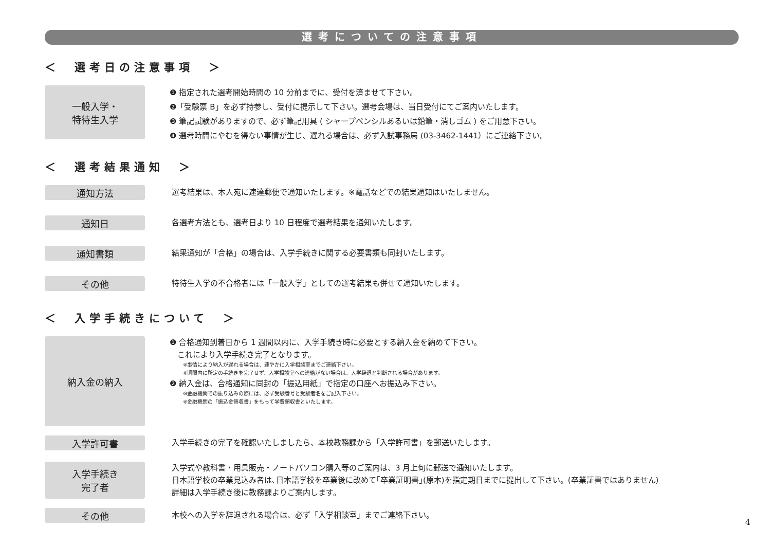選考についての注意事項
＜　選考日の注意事項　＞
一般入学・
特待生入学
❶ 指定された選考開始時間の 10 分前までに、受付を済ませて下さい。
❷「受験票 B」を必ず持参し、受付に提示して下さい。選考会場は、当日受付にてご案内いたします。
❸ 筆記試験がありますので、必ず筆記用具 ( シャープペンシルあるいは鉛筆・消しゴム ) をご用意下さい。
❹ 選考時間にやむを得ない事情が生じ、遅れる場合は、必ず入試事務局 (03-3462-1441）にご連絡下さい。
＜　選考結果通知　＞
通知方法
選考結果は、本人宛に速達郵便で通知いたします。※電話などでの結果通知はいたしません。
通知日
各選考方法とも、選考日より 10 日程度で選考結果を通知いたします。
通知書類
結果通知が「合格」の場合は、入学手続きに関する必要書類も同封いたします。
その他
特待生入学の不合格者には「一般入学」としての選考結果も併せて通知いたします。
＜　入学手続きについて　＞
納入金の納入
❶ 合格通知到着日から 1 週間以内に、入学手続き時に必要とする納入金を納めて下さい。
　これにより入学手続き完了となります。
※事情により納入が遅れる場合は、速やかに入学相談室までご連絡下さい。
※期限内に所定の手続きを完了せず、入学相談室への連絡がない場合は、入学辞退と判断される場合があります。
❷ 納入金は、合格通知に同封の「振込用紙」で指定の口座へお振込み下さい。
※金融機関での振り込みの際には、必ず受験番号と受験者名をご記入下さい。
※金融機関の「振込金領収書」をもって学費領収書といたします。
入学許可書
入学手続きの完了を確認いたしましたら、本校教務課から「入学許可書」を郵送いたします。
入学手続き
完了者
入学式や教科書・用具販売・ノートパソコン購入等のご案内は、3 月上旬に郵送で通知いたします。
日本語学校の卒業見込み者は､日本語学校を卒業後に改めて｢卒業証明書｣(原本)を指定期日までに提出して下さい。(卒業証書ではありません)
詳細は入学手続き後に教務課よりご案内します。
その他
本校への入学を辞退される場合は、必ず「入学相談室」までご連絡下さい。
4